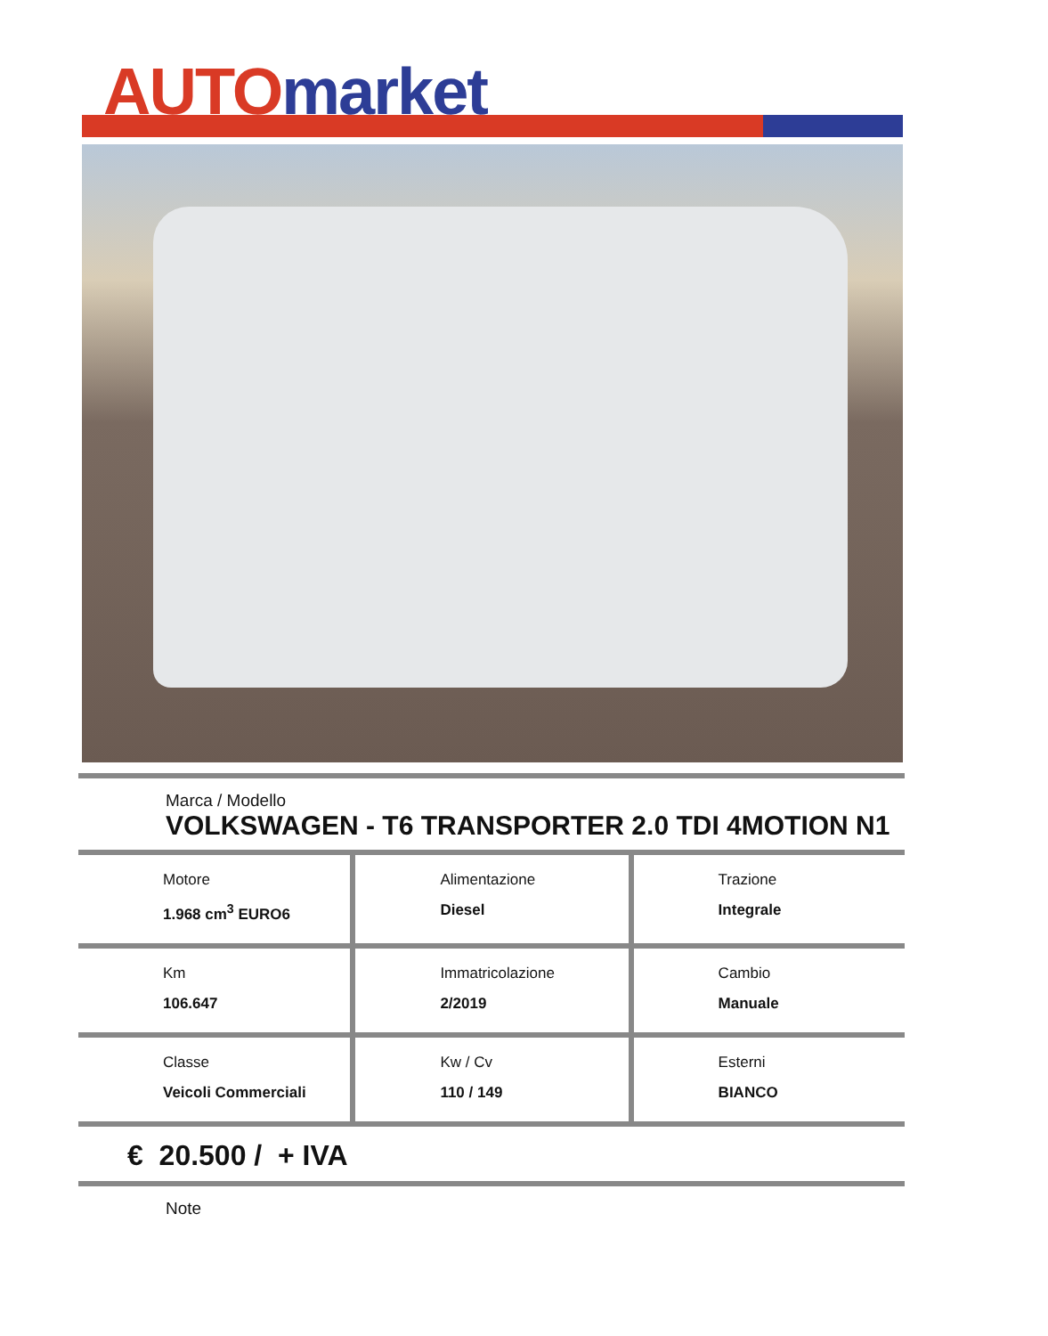AUTO market
Marca / Modello
VOLKSWAGEN - T6 TRANSPORTER 2.0 TDI 4MOTION N1
| Motore 1.968 cm<sup>3</sup> EURO6 | Alimentazione Diesel | Trazione Integrale |
| Km 106.647 | Immatricolazione 2/2019 | Cambio Manuale |
| Classe Veicoli Commerciali | Kw / Cv 110 / 149 | Esterni BIANCO |
€ 20.500 / + IVA
Note